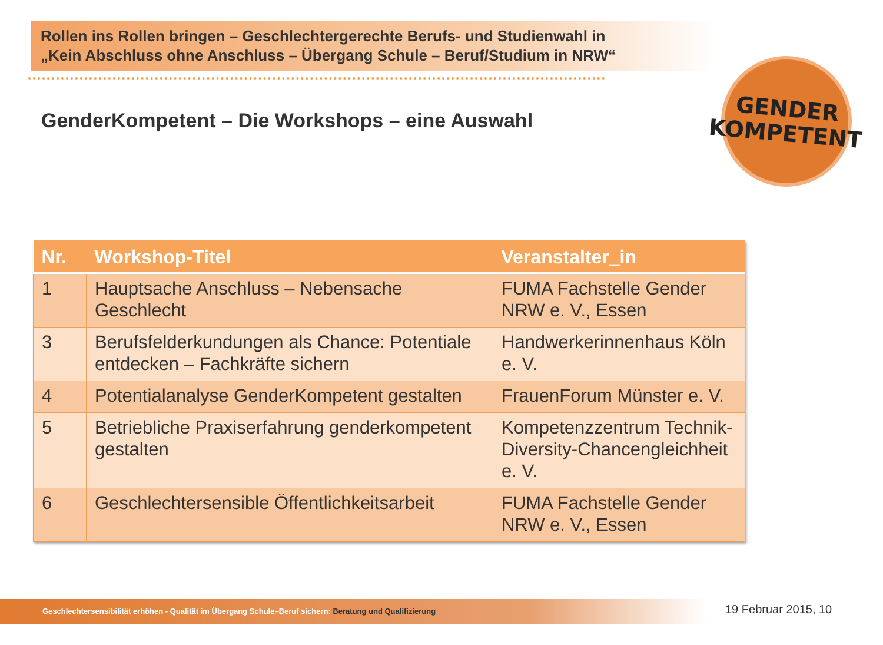Rollen ins Rollen bringen – Geschlechtergerechte Berufs- und Studienwahl in
„Kein Abschluss ohne Anschluss – Übergang Schule – Beruf/Studium in NRW“
GENDER
KOMPETENT
GenderKompetent – Die Workshops – eine Auswahl
| Nr. | Workshop-Titel | Veranstalter_in |
| --- | --- | --- |
| 1 | Hauptsache Anschluss – Nebensache Geschlecht | FUMA Fachstelle Gender NRW e. V., Essen |
| 3 | Berufsfelderkundungen als Chance: Potentiale entdecken – Fachkräfte sichern | Handwerkerinnenhaus Köln e. V. |
| 4 | Potentialanalyse GenderKompetent gestalten | FrauenForum Münster e. V. |
| 5 | Betriebliche Praxiserfahrung genderkompetent gestalten | Kompetenzzentrum Technik-Diversity-Chancengleichheit e. V. |
| 6 | Geschlechtersensible Öffentlichkeitsarbeit | FUMA Fachstelle Gender NRW e. V., Essen |
Geschlechtersensibilität erhöhen - Qualität im Übergang Schule–Beruf sichern: Beratung und Qualifizierung 19 Februar 2015, 10